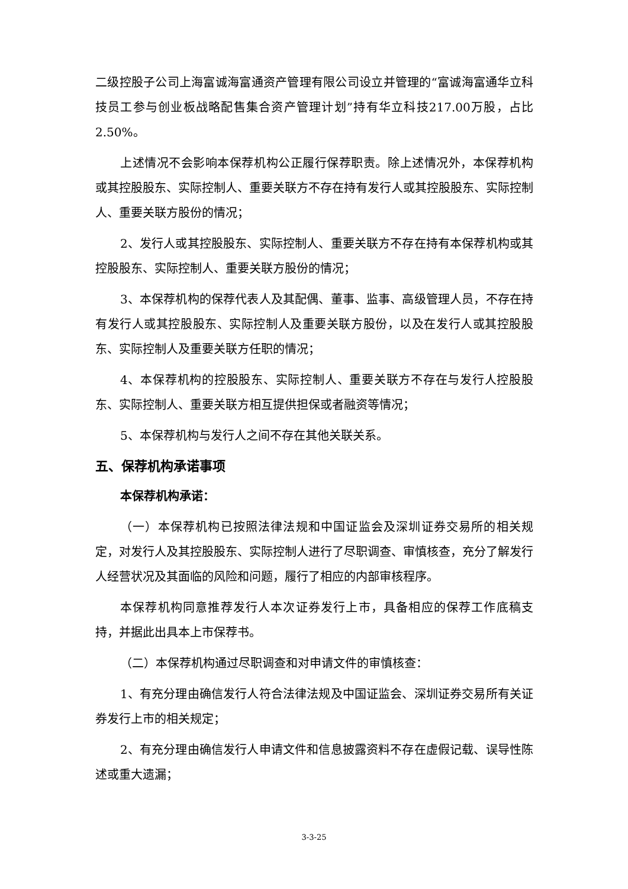二级控股子公司上海富诚海富通资产管理有限公司设立并管理的“富诚海富通华立科技员工参与创业板战略配售集合资产管理计划”持有华立科技217.00万股，占比2.50%。
上述情况不会影响本保荐机构公正履行保荐职责。除上述情况外，本保荐机构或其控股股东、实际控制人、重要关联方不存在持有发行人或其控股股东、实际控制人、重要关联方股份的情况；
2、发行人或其控股股东、实际控制人、重要关联方不存在持有本保荐机构或其控股股东、实际控制人、重要关联方股份的情况；
3、本保荐机构的保荐代表人及其配偶、董事、监事、高级管理人员，不存在持有发行人或其控股股东、实际控制人及重要关联方股份，以及在发行人或其控股股东、实际控制人及重要关联方任职的情况；
4、本保荐机构的控股股东、实际控制人、重要关联方不存在与发行人控股股东、实际控制人、重要关联方相互提供担保或者融资等情况；
5、本保荐机构与发行人之间不存在其他关联关系。
五、保荐机构承诺事项
本保荐机构承诺：
（一）本保荐机构已按照法律法规和中国证监会及深圳证券交易所的相关规定，对发行人及其控股股东、实际控制人进行了尽职调查、审慎核查，充分了解发行人经营状况及其面临的风险和问题，履行了相应的内部审核程序。
本保荐机构同意推荐发行人本次证券发行上市，具备相应的保荐工作底稿支持，并据此出具本上市保荐书。
（二）本保荐机构通过尽职调查和对申请文件的审慎核查：
1、有充分理由确信发行人符合法律法规及中国证监会、深圳证券交易所有关证券发行上市的相关规定；
2、有充分理由确信发行人申请文件和信息披露资料不存在虚假记载、误导性陈述或重大遗漏；
3-3-25